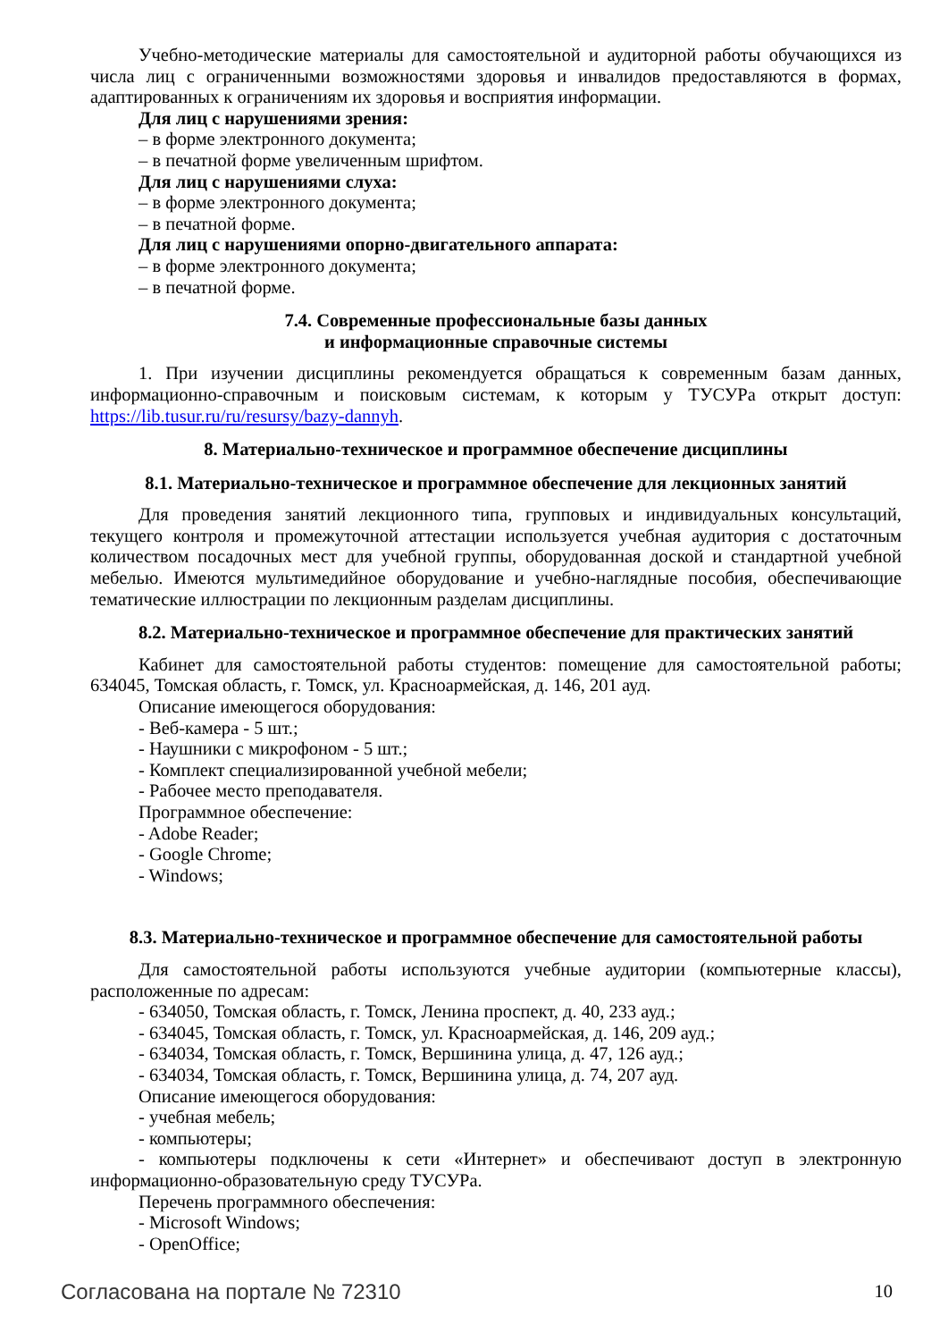Учебно-методические материалы для самостоятельной и аудиторной работы обучающихся из числа лиц с ограниченными возможностями здоровья и инвалидов предоставляются в формах, адаптированных к ограничениям их здоровья и восприятия информации.
Для лиц с нарушениями зрения:
– в форме электронного документа;
– в печатной форме увеличенным шрифтом.
Для лиц с нарушениями слуха:
– в форме электронного документа;
– в печатной форме.
Для лиц с нарушениями опорно-двигательного аппарата:
– в форме электронного документа;
– в печатной форме.
7.4. Современные профессиональные базы данных
и информационные справочные системы
1. При изучении дисциплины рекомендуется обращаться к современным базам данных, информационно-справочным и поисковым системам, к которым у ТУСУРа открыт доступ: https://lib.tusur.ru/ru/resursy/bazy-dannyh.
8. Материально-техническое и программное обеспечение дисциплины
8.1. Материально-техническое и программное обеспечение для лекционных занятий
Для проведения занятий лекционного типа, групповых и индивидуальных консультаций, текущего контроля и промежуточной аттестации используется учебная аудитория с достаточным количеством посадочных мест для учебной группы, оборудованная доской и стандартной учебной мебелью. Имеются мультимедийное оборудование и учебно-наглядные пособия, обеспечивающие тематические иллюстрации по лекционным разделам дисциплины.
8.2. Материально-техническое и программное обеспечение для практических занятий
Кабинет для самостоятельной работы студентов: помещение для самостоятельной работы; 634045, Томская область, г. Томск, ул. Красноармейская, д. 146, 201 ауд.
Описание имеющегося оборудования:
- Веб-камера - 5 шт.;
- Наушники с микрофоном - 5 шт.;
- Комплект специализированной учебной мебели;
- Рабочее место преподавателя.
Программное обеспечение:
- Adobe Reader;
- Google Chrome;
- Windows;
8.3. Материально-техническое и программное обеспечение для самостоятельной работы
Для самостоятельной работы используются учебные аудитории (компьютерные классы), расположенные по адресам:
- 634050, Томская область, г. Томск, Ленина проспект, д. 40, 233 ауд.;
- 634045, Томская область, г. Томск, ул. Красноармейская, д. 146, 209 ауд.;
- 634034, Томская область, г. Томск, Вершинина улица, д. 47, 126 ауд.;
- 634034, Томская область, г. Томск, Вершинина улица, д. 74, 207 ауд.
Описание имеющегося оборудования:
- учебная мебель;
- компьютеры;
- компьютеры подключены к сети «Интернет» и обеспечивают доступ в электронную информационно-образовательную среду ТУСУРа.
Перечень программного обеспечения:
- Microsoft Windows;
- OpenOffice;
Согласована на портале № 72310 10